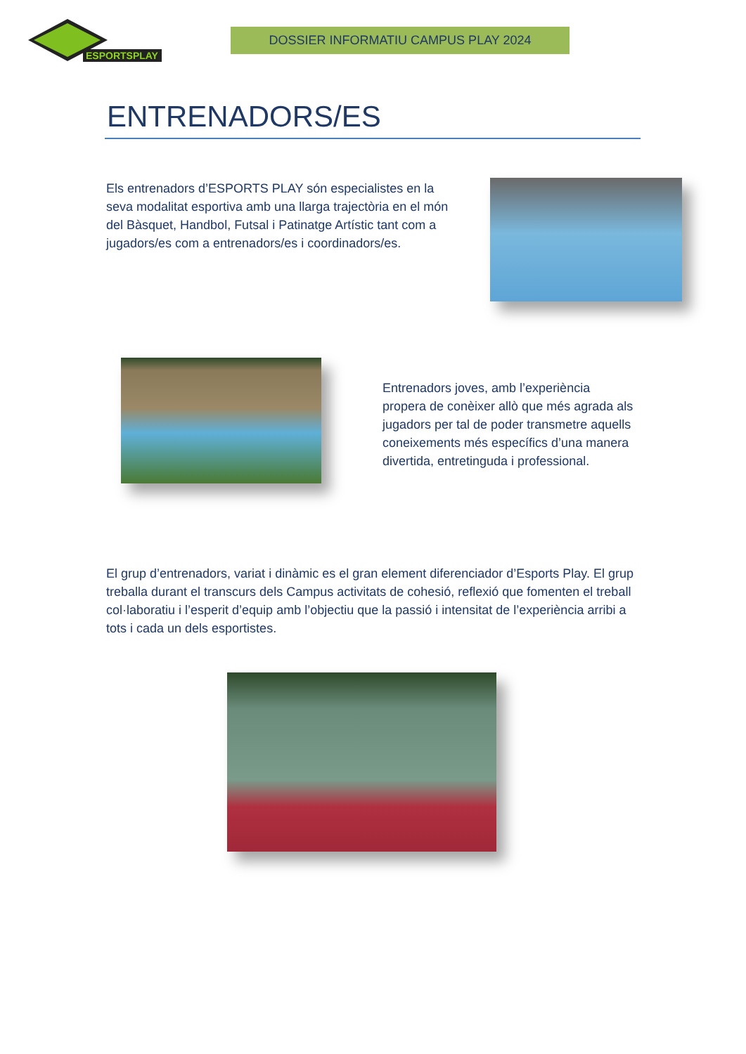ESPORTSPLAY
DOSSIER INFORMATIU CAMPUS PLAY 2024
ENTRENADORS/ES
Els entrenadors d’ESPORTS PLAY són especialistes en la seva modalitat esportiva amb una llarga trajectòria en el món del Bàsquet, Handbol, Futsal i Patinatge Artístic tant com a jugadors/es com a entrenadors/es i coordinadors/es.
Entrenadors joves, amb l’experiència propera de conèixer allò que més agrada als jugadors per tal de poder transmetre aquells coneixements més específics d’una manera divertida, entretinguda i professional.
El grup d’entrenadors, variat i dinàmic es el gran element diferenciador d’Esports Play. El grup treballa durant el transcurs dels Campus activitats de cohesió, reflexió que fomenten el treball col·laboratiu i l’esperit d’equip amb l’objectiu que la passió i intensitat de l’experiència arribi a tots i cada un dels esportistes.